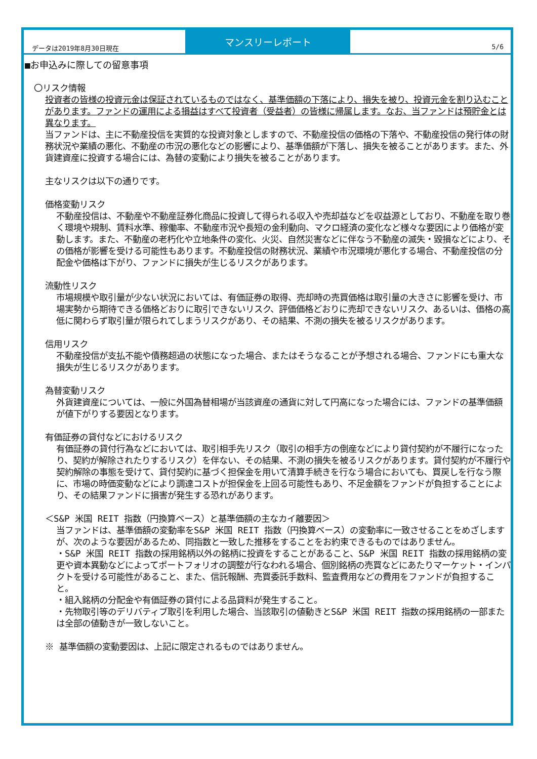データは2019年8月30日現在
マンスリーレポート
5/6
■お申込みに際しての留意事項
〇リスク情報
投資者の皆様の投資元金は保証されているものではなく、基準価額の下落により、損失を被り、投資元金を割り込むことがあります。ファンドの運用による損益はすべて投資者（受益者）の皆様に帰属します。なお、当ファンドは預貯金とは異なります。
当ファンドは、主に不動産投信を実質的な投資対象としますので、不動産投信の価格の下落や、不動産投信の発行体の財務状況や業績の悪化、不動産の市況の悪化などの影響により、基準価額が下落し、損失を被ることがあります。また、外貨建資産に投資する場合には、為替の変動により損失を被ることがあります。
主なリスクは以下の通りです。
価格変動リスク
不動産投信は、不動産や不動産証券化商品に投資して得られる収入や売却益などを収益源としており、不動産を取り巻く環境や規制、賃料水準、稼働率、不動産市況や長短の金利動向、マクロ経済の変化など様々な要因により価格が変動します。また、不動産の老朽化や立地条件の変化、火災、自然災害などに伴なう不動産の滅失・毀損などにより、その価格が影響を受ける可能性もあります。不動産投信の財務状況、業績や市況環境が悪化する場合、不動産投信の分配金や価格は下がり、ファンドに損失が生じるリスクがあります。
流動性リスク
市場規模や取引量が少ない状況においては、有価証券の取得、売却時の売買価格は取引量の大きさに影響を受け、市場実勢から期待できる価格どおりに取引できないリスク、評価価格どおりに売却できないリスク、あるいは、価格の高低に関わらず取引量が限られてしまうリスクがあり、その結果、不測の損失を被るリスクがあります。
信用リスク
不動産投信が支払不能や債務超過の状態になった場合、またはそうなることが予想される場合、ファンドにも重大な損失が生じるリスクがあります。
為替変動リスク
外貨建資産については、一般に外国為替相場が当該資産の通貨に対して円高になった場合には、ファンドの基準価額が値下がりする要因となります。
有価証券の貸付などにおけるリスク
有価証券の貸付行為などにおいては、取引相手先リスク（取引の相手方の倒産などにより貸付契約が不履行になったり、契約が解除されたりするリスク）を伴ない、その結果、不測の損失を被るリスクがあります。貸付契約が不履行や契約解除の事態を受けて、貸付契約に基づく担保金を用いて清算手続きを行なう場合においても、買戻しを行なう際に、市場の時価変動などにより調達コストが担保金を上回る可能性もあり、不足金額をファンドが負担することにより、その結果ファンドに損害が発生する恐れがあります。
＜S&P 米国 REIT 指数（円換算ベース）と基準価額の主なカイ離要因＞
当ファンドは、基準価額の変動率をS&P 米国 REIT 指数（円換算ベース）の変動率に一致させることをめざしますが、次のような要因があるため、同指数と一致した推移をすることをお約束できるものではありません。
・S&P 米国 REIT 指数の採用銘柄以外の銘柄に投資をすることがあること、S&P 米国 REIT 指数の採用銘柄の変更や資本異動などによってポートフォリオの調整が行なわれる場合、個別銘柄の売買などにあたりマーケット・インパクトを受ける可能性があること、また、信託報酬、売買委託手数料、監査費用などの費用をファンドが負担すること。
・組入銘柄の分配金や有価証券の貸付による品貸料が発生すること。
・先物取引等のデリバティブ取引を利用した場合、当該取引の値動きとS&P 米国 REIT 指数の採用銘柄の一部または全部の値動きが一致しないこと。
※ 基準価額の変動要因は、上記に限定されるものではありません。